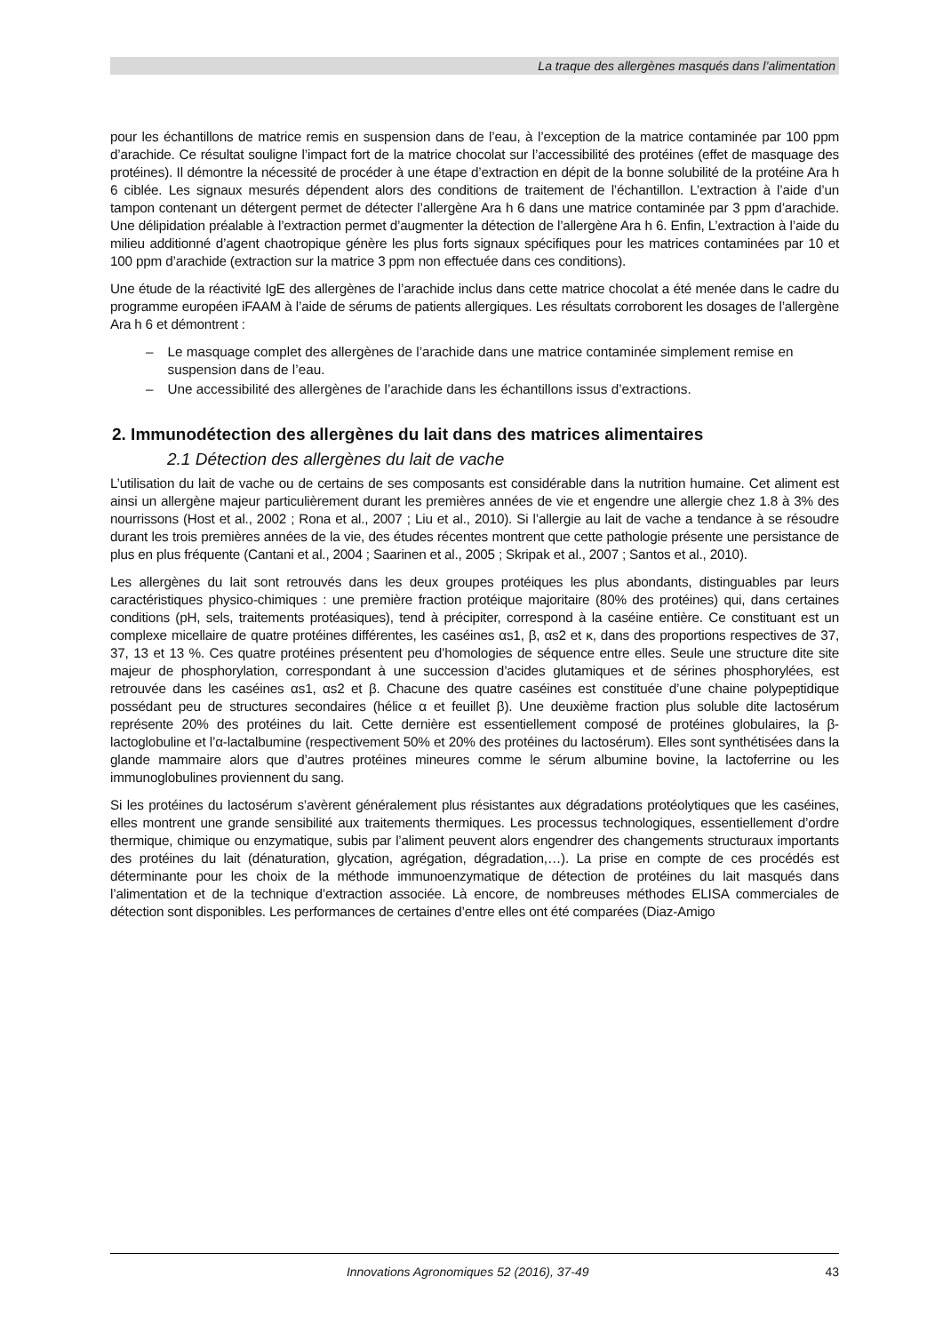La traque des allergènes masqués dans l’alimentation
pour les échantillons de matrice remis en suspension dans de l’eau, à l’exception de la matrice contaminée par 100 ppm d’arachide. Ce résultat souligne l’impact fort de la matrice chocolat sur l’accessibilité des protéines (effet de masquage des protéines). Il démontre la nécessité de procéder à une étape d’extraction en dépit de la bonne solubilité de la protéine Ara h 6 ciblée. Les signaux mesurés dépendent alors des conditions de traitement de l’échantillon. L’extraction à l’aide d’un tampon contenant un détergent permet de détecter l’allergène Ara h 6 dans une matrice contaminée par 3 ppm d’arachide. Une délipidation préalable à l’extraction permet d’augmenter la détection de l’allergène Ara h 6. Enfin, L’extraction à l’aide du milieu additionné d’agent chaotropique génère les plus forts signaux spécifiques pour les matrices contaminées par 10 et 100 ppm d’arachide (extraction sur la matrice 3 ppm non effectuée dans ces conditions).
Une étude de la réactivité IgE des allergènes de l’arachide inclus dans cette matrice chocolat a été menée dans le cadre du programme européen iFAAM à l’aide de sérums de patients allergiques. Les résultats corroborent les dosages de l’allergène Ara h 6 et démontrent :
– Le masquage complet des allergènes de l’arachide dans une matrice contaminée simplement remise en suspension dans de l’eau.
– Une accessibilité des allergènes de l’arachide dans les échantillons issus d’extractions.
2. Immunodétection des allergènes du lait dans des matrices alimentaires
2.1 Détection des allergènes du lait de vache
L’utilisation du lait de vache ou de certains de ses composants est considérable dans la nutrition humaine. Cet aliment est ainsi un allergène majeur particulièrement durant les premières années de vie et engendre une allergie chez 1.8 à 3% des nourrissons (Host et al., 2002 ; Rona et al., 2007 ; Liu et al., 2010). Si l’allergie au lait de vache a tendance à se résoudre durant les trois premières années de la vie, des études récentes montrent que cette pathologie présente une persistance de plus en plus fréquente (Cantani et al., 2004 ; Saarinen et al., 2005 ; Skripak et al., 2007 ; Santos et al., 2010).
Les allergènes du lait sont retrouvés dans les deux groupes protéiques les plus abondants, distinguables par leurs caractéristiques physico-chimiques : une première fraction protéique majoritaire (80% des protéines) qui, dans certaines conditions (pH, sels, traitements protéasiques), tend à précipiter, correspond à la caséine entière. Ce constituant est un complexe micellaire de quatre protéines différentes, les caséines αs1, β, αs2 et κ, dans des proportions respectives de 37, 37, 13 et 13 %. Ces quatre protéines présentent peu d’homologies de séquence entre elles. Seule une structure dite site majeur de phosphorylation, correspondant à une succession d’acides glutamiques et de sérines phosphorylées, est retrouvée dans les caséines αs1, αs2 et β. Chacune des quatre caséines est constituée d’une chaine polypeptidique possédant peu de structures secondaires (hélice α et feuillet β). Une deuxième fraction plus soluble dite lactosérum représente 20% des protéines du lait. Cette dernière est essentiellement composé de protéines globulaires, la β-lactoglobuline et l’α-lactalbumine (respectivement 50% et 20% des protéines du lactosérum). Elles sont synthétisées dans la glande mammaire alors que d’autres protéines mineures comme le sérum albumine bovine, la lactoferrine ou les immunoglobulines proviennent du sang.
Si les protéines du lactosérum s’avèrent généralement plus résistantes aux dégradations protéolytiques que les caséines, elles montrent une grande sensibilité aux traitements thermiques. Les processus technologiques, essentiellement d’ordre thermique, chimique ou enzymatique, subis par l’aliment peuvent alors engendrer des changements structuraux importants des protéines du lait (dénaturation, glycation, agrégation, dégradation,…). La prise en compte de ces procédés est déterminante pour les choix de la méthode immunoenzymatique de détection de protéines du lait masqués dans l’alimentation et de la technique d’extraction associée. Là encore, de nombreuses méthodes ELISA commerciales de détection sont disponibles. Les performances de certaines d’entre elles ont été comparées (Diaz-Amigo
Innovations Agronomiques 52 (2016), 37-49 43